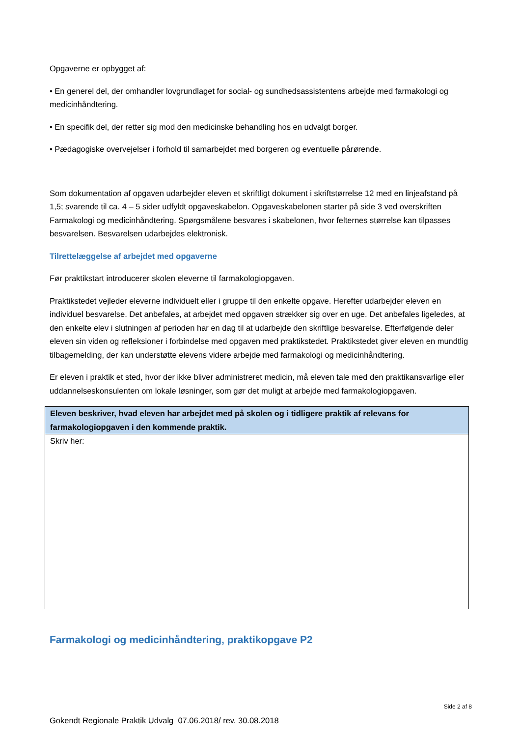Opgaverne er opbygget af:
• En generel del, der omhandler lovgrundlaget for social- og sundhedsassistentens arbejde med farmakologi og medicinhåndtering.
• En specifik del, der retter sig mod den medicinske behandling hos en udvalgt borger.
• Pædagogiske overvejelser i forhold til samarbejdet med borgeren og eventuelle pårørende.
Som dokumentation af opgaven udarbejder eleven et skriftligt dokument i skriftstørrelse 12 med en linjeafstand på 1,5; svarende til ca. 4 – 5 sider udfyldt opgaveskabelon. Opgaveskabelonen starter på side 3 ved overskriften Farmakologi og medicinhåndtering. Spørgsmålene besvares i skabelonen, hvor felternes størrelse kan tilpasses besvarelsen. Besvarelsen udarbejdes elektronisk.
Tilrettelæggelse af arbejdet med opgaverne
Før praktikstart introducerer skolen eleverne til farmakologiopgaven.
Praktikstedet vejleder eleverne individuelt eller i gruppe til den enkelte opgave. Herefter udarbejder eleven en individuel besvarelse. Det anbefales, at arbejdet med opgaven strækker sig over en uge. Det anbefales ligeledes, at den enkelte elev i slutningen af perioden har en dag til at udarbejde den skriftlige besvarelse. Efterfølgende deler eleven sin viden og refleksioner i forbindelse med opgaven med praktikstedet. Praktikstedet giver eleven en mundtlig tilbagemelding, der kan understøtte elevens videre arbejde med farmakologi og medicinhåndtering.
Er eleven i praktik et sted, hvor der ikke bliver administreret medicin, må eleven tale med den praktikansvarlige eller uddannelseskonsulenten om lokale løsninger, som gør det muligt at arbejde med farmakologiopgaven.
| Eleven beskriver, hvad eleven har arbejdet med på skolen og i tidligere praktik af relevans for farmakologiopgaven i den kommende praktik. |
| Skriv her: |
Farmakologi og medicinhåndtering, praktikopgave P2
Side 2 af 8
Gokendt Regionale Praktik Udvalg 07.06.2018/ rev. 30.08.2018